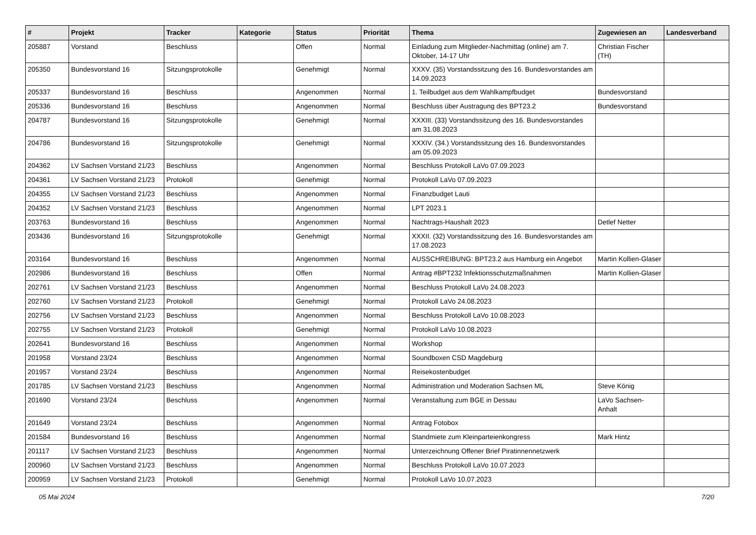| # | Projekt | Tracker | Kategorie | Status | Priorität | Thema | Zugewiesen an | Landesverband |
| --- | --- | --- | --- | --- | --- | --- | --- | --- |
| 205887 | Vorstand | Beschluss | | Offen | Normal | Einladung zum Mitglieder-Nachmittag (online) am 7. Oktober, 14-17 Uhr | Christian Fischer (TH) | |
| 205350 | Bundesvorstand 16 | Sitzungsprotokolle | | Genehmigt | Normal | XXXV. (35) Vorstandssitzung des 16. Bundesvorstandes am 14.09.2023 | | |
| 205337 | Bundesvorstand 16 | Beschluss | | Angenommen | Normal | 1. Teilbudget aus dem Wahlkampfbudget | Bundesvorstand | |
| 205336 | Bundesvorstand 16 | Beschluss | | Angenommen | Normal | Beschluss über Austragung des BPT23.2 | Bundesvorstand | |
| 204787 | Bundesvorstand 16 | Sitzungsprotokolle | | Genehmigt | Normal | XXXIII. (33) Vorstandssitzung des 16. Bundesvorstandes am 31.08.2023 | | |
| 204786 | Bundesvorstand 16 | Sitzungsprotokolle | | Genehmigt | Normal | XXXIV. (34.) Vorstandssitzung des 16. Bundesvorstandes am 05.09.2023 | | |
| 204362 | LV Sachsen Vorstand 21/23 | Beschluss | | Angenommen | Normal | Beschluss Protokoll LaVo 07.09.2023 | | |
| 204361 | LV Sachsen Vorstand 21/23 | Protokoll | | Genehmigt | Normal | Protokoll LaVo 07.09.2023 | | |
| 204355 | LV Sachsen Vorstand 21/23 | Beschluss | | Angenommen | Normal | Finanzbudget Lauti | | |
| 204352 | LV Sachsen Vorstand 21/23 | Beschluss | | Angenommen | Normal | LPT 2023.1 | | |
| 203763 | Bundesvorstand 16 | Beschluss | | Angenommen | Normal | Nachtrags-Haushalt 2023 | Detlef Netter | |
| 203436 | Bundesvorstand 16 | Sitzungsprotokolle | | Genehmigt | Normal | XXXII. (32) Vorstandssitzung des 16. Bundesvorstandes am 17.08.2023 | | |
| 203164 | Bundesvorstand 16 | Beschluss | | Angenommen | Normal | AUSSCHREIBUNG: BPT23.2 aus Hamburg ein Angebot | Martin Kollien-Glaser | |
| 202986 | Bundesvorstand 16 | Beschluss | | Offen | Normal | Antrag #BPT232 Infektionsschutzmaßnahmen | Martin Kollien-Glaser | |
| 202761 | LV Sachsen Vorstand 21/23 | Beschluss | | Angenommen | Normal | Beschluss Protokoll LaVo 24.08.2023 | | |
| 202760 | LV Sachsen Vorstand 21/23 | Protokoll | | Genehmigt | Normal | Protokoll LaVo 24.08.2023 | | |
| 202756 | LV Sachsen Vorstand 21/23 | Beschluss | | Angenommen | Normal | Beschluss Protokoll LaVo 10.08.2023 | | |
| 202755 | LV Sachsen Vorstand 21/23 | Protokoll | | Genehmigt | Normal | Protokoll LaVo 10.08.2023 | | |
| 202641 | Bundesvorstand 16 | Beschluss | | Angenommen | Normal | Workshop | | |
| 201958 | Vorstand 23/24 | Beschluss | | Angenommen | Normal | Soundboxen CSD Magdeburg | | |
| 201957 | Vorstand 23/24 | Beschluss | | Angenommen | Normal | Reisekostenbudget | | |
| 201785 | LV Sachsen Vorstand 21/23 | Beschluss | | Angenommen | Normal | Administration und Moderation Sachsen ML | Steve König | |
| 201690 | Vorstand 23/24 | Beschluss | | Angenommen | Normal | Veranstaltung zum BGE in Dessau | LaVo Sachsen-Anhalt | |
| 201649 | Vorstand 23/24 | Beschluss | | Angenommen | Normal | Antrag Fotobox | | |
| 201584 | Bundesvorstand 16 | Beschluss | | Angenommen | Normal | Standmiete zum Kleinparteienkongress | Mark Hintz | |
| 201117 | LV Sachsen Vorstand 21/23 | Beschluss | | Angenommen | Normal | Unterzeichnung Offener Brief Piratinnennetzwerk | | |
| 200960 | LV Sachsen Vorstand 21/23 | Beschluss | | Angenommen | Normal | Beschluss Protokoll LaVo 10.07.2023 | | |
| 200959 | LV Sachsen Vorstand 21/23 | Protokoll | | Genehmigt | Normal | Protokoll LaVo 10.07.2023 | | |
05 Mai 2024 7/20